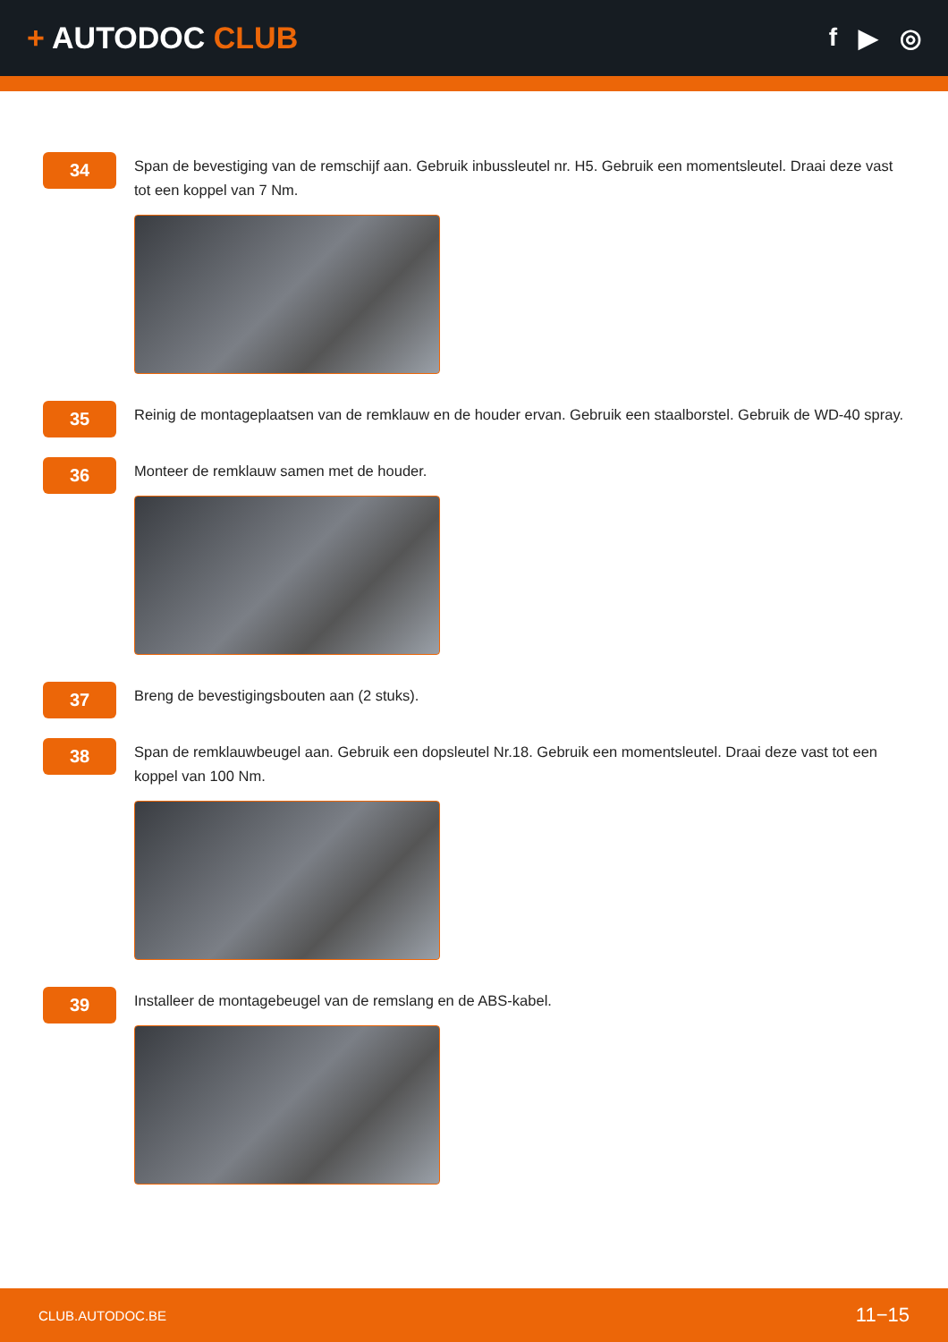+ AUTODOC CLUB
f ▶ ◎
34
Span de bevestiging van de remschijf aan. Gebruik inbussleutel nr. H5. Gebruik een momentsleutel. Draai deze vast tot een koppel van 7 Nm.
35
Reinig de montageplaatsen van de remklauw en de houder ervan. Gebruik een staalborstel. Gebruik de WD-40 spray.
36
Monteer de remklauw samen met de houder.
37
Breng de bevestigingsbouten aan (2 stuks).
38
Span de remklauwbeugel aan. Gebruik een dopsleutel Nr.18. Gebruik een momentsleutel. Draai deze vast tot een koppel van 100 Nm.
39
Installeer de montagebeugel van de remslang en de ABS-kabel.
CLUB.AUTODOC.BE 11−15